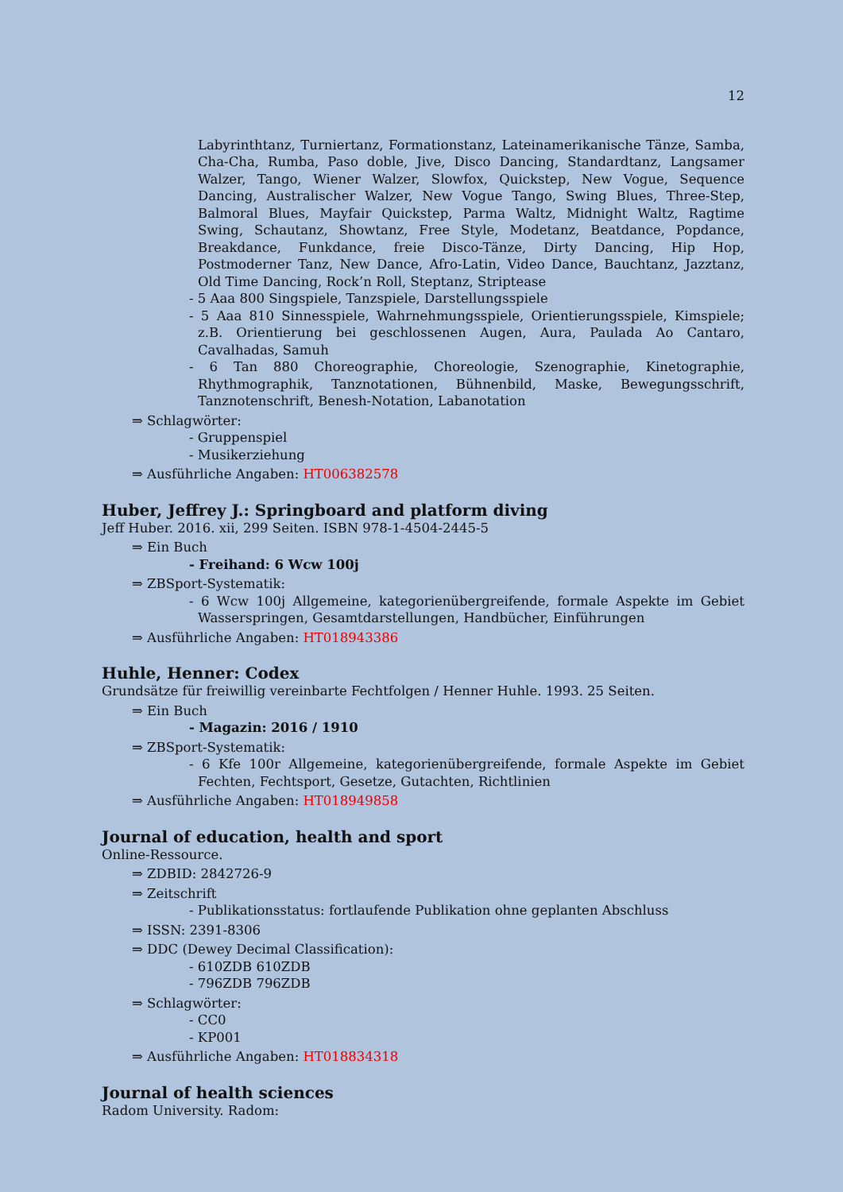12
Labyrinthtanz, Turniertanz, Formationstanz, Lateinamerikanische Tänze, Samba, Cha-Cha, Rumba, Paso doble, Jive, Disco Dancing, Standardtanz, Langsamer Walzer, Tango, Wiener Walzer, Slowfox, Quickstep, New Vogue, Sequence Dancing, Australischer Walzer, New Vogue Tango, Swing Blues, Three-Step, Balmoral Blues, Mayfair Quickstep, Parma Waltz, Midnight Waltz, Ragtime Swing, Schautanz, Showtanz, Free Style, Modetanz, Beatdance, Popdance, Breakdance, Funkdance, freie Disco-Tänze, Dirty Dancing, Hip Hop, Postmoderner Tanz, New Dance, Afro-Latin, Video Dance, Bauchtanz, Jazztanz, Old Time Dancing, Rock’n Roll, Steptanz, Striptease
- 5 Aaa 800 Singspiele, Tanzspiele, Darstellungsspiele
- 5 Aaa 810 Sinnesspiele, Wahrnehmungsspiele, Orientierungsspiele, Kimspiele; z.B. Orientierung bei geschlossenen Augen, Aura, Paulada Ao Cantaro, Cavalhadas, Samuh
- 6 Tan 880 Choreographie, Choreologie, Szenographie, Kinetographie, Rhythmographik, Tanznotationen, Bühnenbild, Maske, Bewegungsschrift, Tanznotenschrift, Benesh-Notation, Labanotation
⇒ Schlagwörter:
- Gruppenspiel
- Musikerziehung
⇒ Ausführliche Angaben: HT006382578
Huber, Jeffrey J.: Springboard and platform diving
Jeff Huber. 2016. xii, 299 Seiten. ISBN 978-1-4504-2445-5
⇒ Ein Buch
- Freihand: 6 Wcw 100j
⇒ ZBSport-Systematik:
- 6 Wcw 100j Allgemeine, kategorienübergreifende, formale Aspekte im Gebiet Wasserspringen, Gesamtdarstellungen, Handbücher, Einführungen
⇒ Ausführliche Angaben: HT018943386
Huhle, Henner: Codex
Grundsätze für freiwillig vereinbarte Fechtfolgen / Henner Huhle. 1993. 25 Seiten.
⇒ Ein Buch
- Magazin: 2016 / 1910
⇒ ZBSport-Systematik:
- 6 Kfe 100r Allgemeine, kategorienübergreifende, formale Aspekte im Gebiet Fechten, Fechtsport, Gesetze, Gutachten, Richtlinien
⇒ Ausführliche Angaben: HT018949858
Journal of education, health and sport
Online-Ressource.
⇒ ZDBID: 2842726-9
⇒ Zeitschrift
- Publikationsstatus: fortlaufende Publikation ohne geplanten Abschluss
⇒ ISSN: 2391-8306
⇒ DDC (Dewey Decimal Classification):
- 610ZDB 610ZDB
- 796ZDB 796ZDB
⇒ Schlagwörter:
- CC0
- KP001
⇒ Ausführliche Angaben: HT018834318
Journal of health sciences
Radom University. Radom: